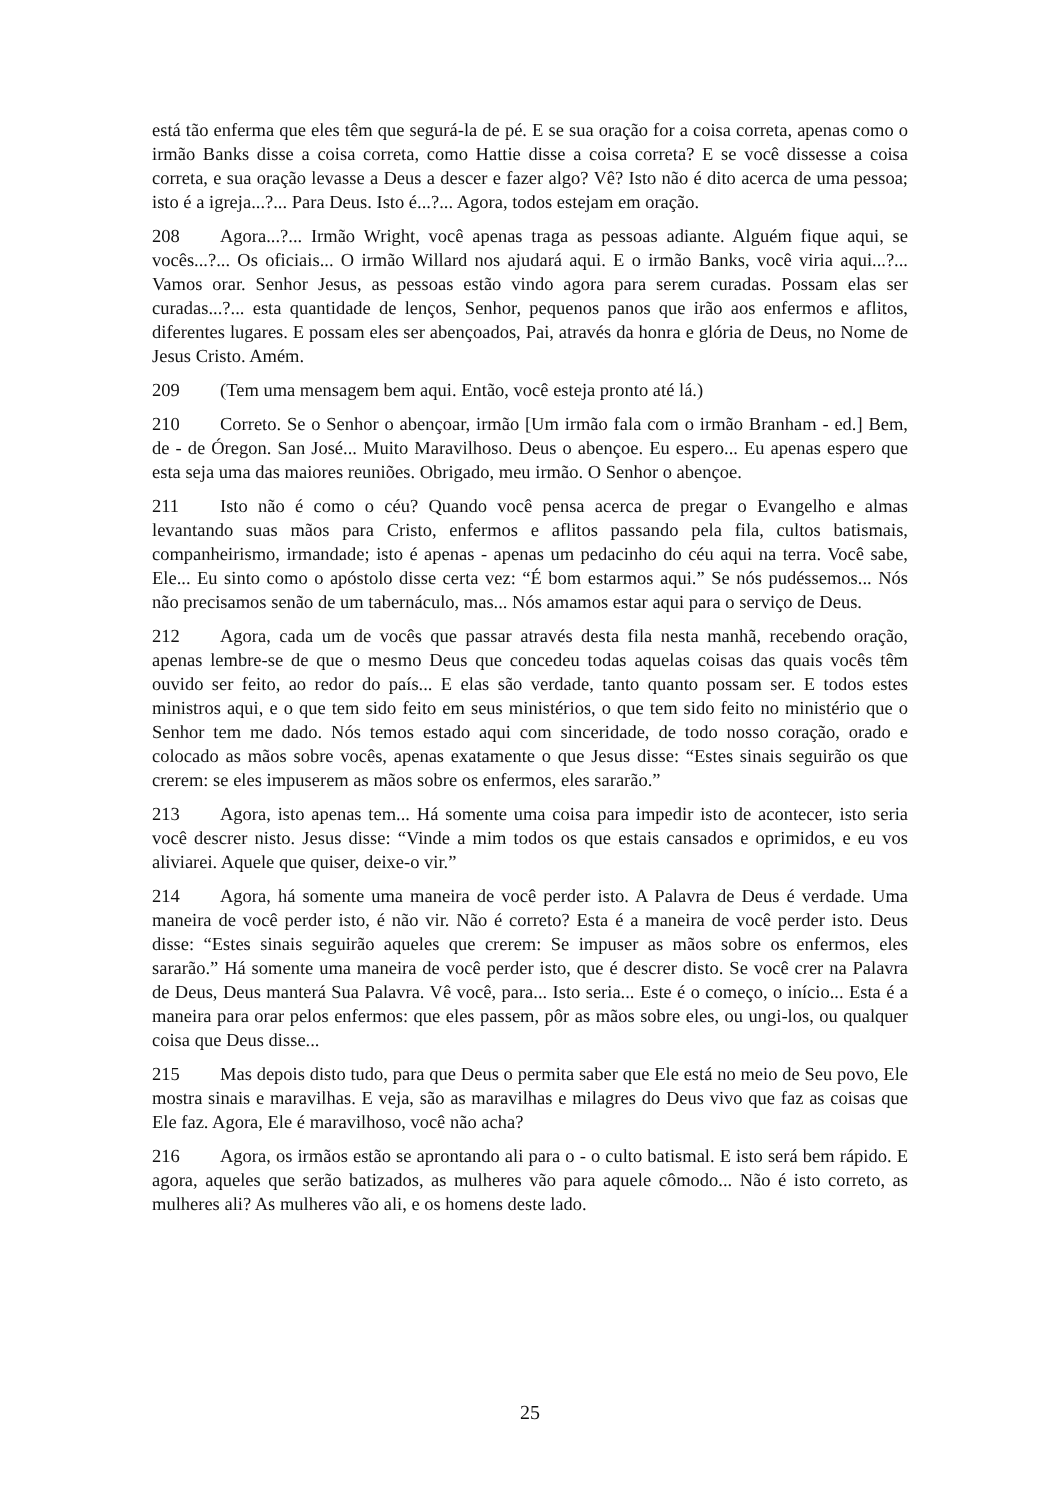está tão enferma que eles têm que segurá-la de pé. E se sua oração for a coisa correta, apenas como o irmão Banks disse a coisa correta, como Hattie disse a coisa correta? E se você dissesse a coisa correta, e sua oração levasse a Deus a descer e fazer algo? Vê? Isto não é dito acerca de uma pessoa; isto é a igreja...?... Para Deus. Isto é...?... Agora, todos estejam em oração.
208 Agora...?... Irmão Wright, você apenas traga as pessoas adiante. Alguém fique aqui, se vocês...?... Os oficiais... O irmão Willard nos ajudará aqui. E o irmão Banks, você viria aqui...?... Vamos orar. Senhor Jesus, as pessoas estão vindo agora para serem curadas. Possam elas ser curadas...?... esta quantidade de lenços, Senhor, pequenos panos que irão aos enfermos e aflitos, diferentes lugares. E possam eles ser abençoados, Pai, através da honra e glória de Deus, no Nome de Jesus Cristo. Amém.
209 (Tem uma mensagem bem aqui. Então, você esteja pronto até lá.)
210 Correto. Se o Senhor o abençoar, irmão [Um irmão fala com o irmão Branham - ed.] Bem, de - de Óregon. San José... Muito Maravilhoso. Deus o abençoe. Eu espero... Eu apenas espero que esta seja uma das maiores reuniões. Obrigado, meu irmão. O Senhor o abençoe.
211 Isto não é como o céu? Quando você pensa acerca de pregar o Evangelho e almas levantando suas mãos para Cristo, enfermos e aflitos passando pela fila, cultos batismais, companheirismo, irmandade; isto é apenas - apenas um pedacinho do céu aqui na terra. Você sabe, Ele... Eu sinto como o apóstolo disse certa vez: “É bom estarmos aqui.” Se nós pudéssemos... Nós não precisamos senão de um tabernáculo, mas... Nós amamos estar aqui para o serviço de Deus.
212 Agora, cada um de vocês que passar através desta fila nesta manhã, recebendo oração, apenas lembre-se de que o mesmo Deus que concedeu todas aquelas coisas das quais vocês têm ouvido ser feito, ao redor do país... E elas são verdade, tanto quanto possam ser. E todos estes ministros aqui, e o que tem sido feito em seus ministérios, o que tem sido feito no ministério que o Senhor tem me dado. Nós temos estado aqui com sinceridade, de todo nosso coração, orado e colocado as mãos sobre vocês, apenas exatamente o que Jesus disse: “Estes sinais seguirão os que crerem: se eles impuserem as mãos sobre os enfermos, eles sararão.”
213 Agora, isto apenas tem... Há somente uma coisa para impedir isto de acontecer, isto seria você descrer nisto. Jesus disse: “Vinde a mim todos os que estais cansados e oprimidos, e eu vos aliviarei. Aquele que quiser, deixe-o vir.”
214 Agora, há somente uma maneira de você perder isto. A Palavra de Deus é verdade. Uma maneira de você perder isto, é não vir. Não é correto? Esta é a maneira de você perder isto. Deus disse: “Estes sinais seguirão aqueles que crerem: Se impuser as mãos sobre os enfermos, eles sararão.” Há somente uma maneira de você perder isto, que é descrer disto. Se você crer na Palavra de Deus, Deus manterá Sua Palavra. Vê você, para... Isto seria... Este é o começo, o início... Esta é a maneira para orar pelos enfermos: que eles passem, pôr as mãos sobre eles, ou ungi-los, ou qualquer coisa que Deus disse...
215 Mas depois disto tudo, para que Deus o permita saber que Ele está no meio de Seu povo, Ele mostra sinais e maravilhas. E veja, são as maravilhas e milagres do Deus vivo que faz as coisas que Ele faz. Agora, Ele é maravilhoso, você não acha?
216 Agora, os irmãos estão se aprontando ali para o - o culto batismal. E isto será bem rápido. E agora, aqueles que serão batizados, as mulheres vão para aquele cômodo... Não é isto correto, as mulheres ali? As mulheres vão ali, e os homens deste lado.
25